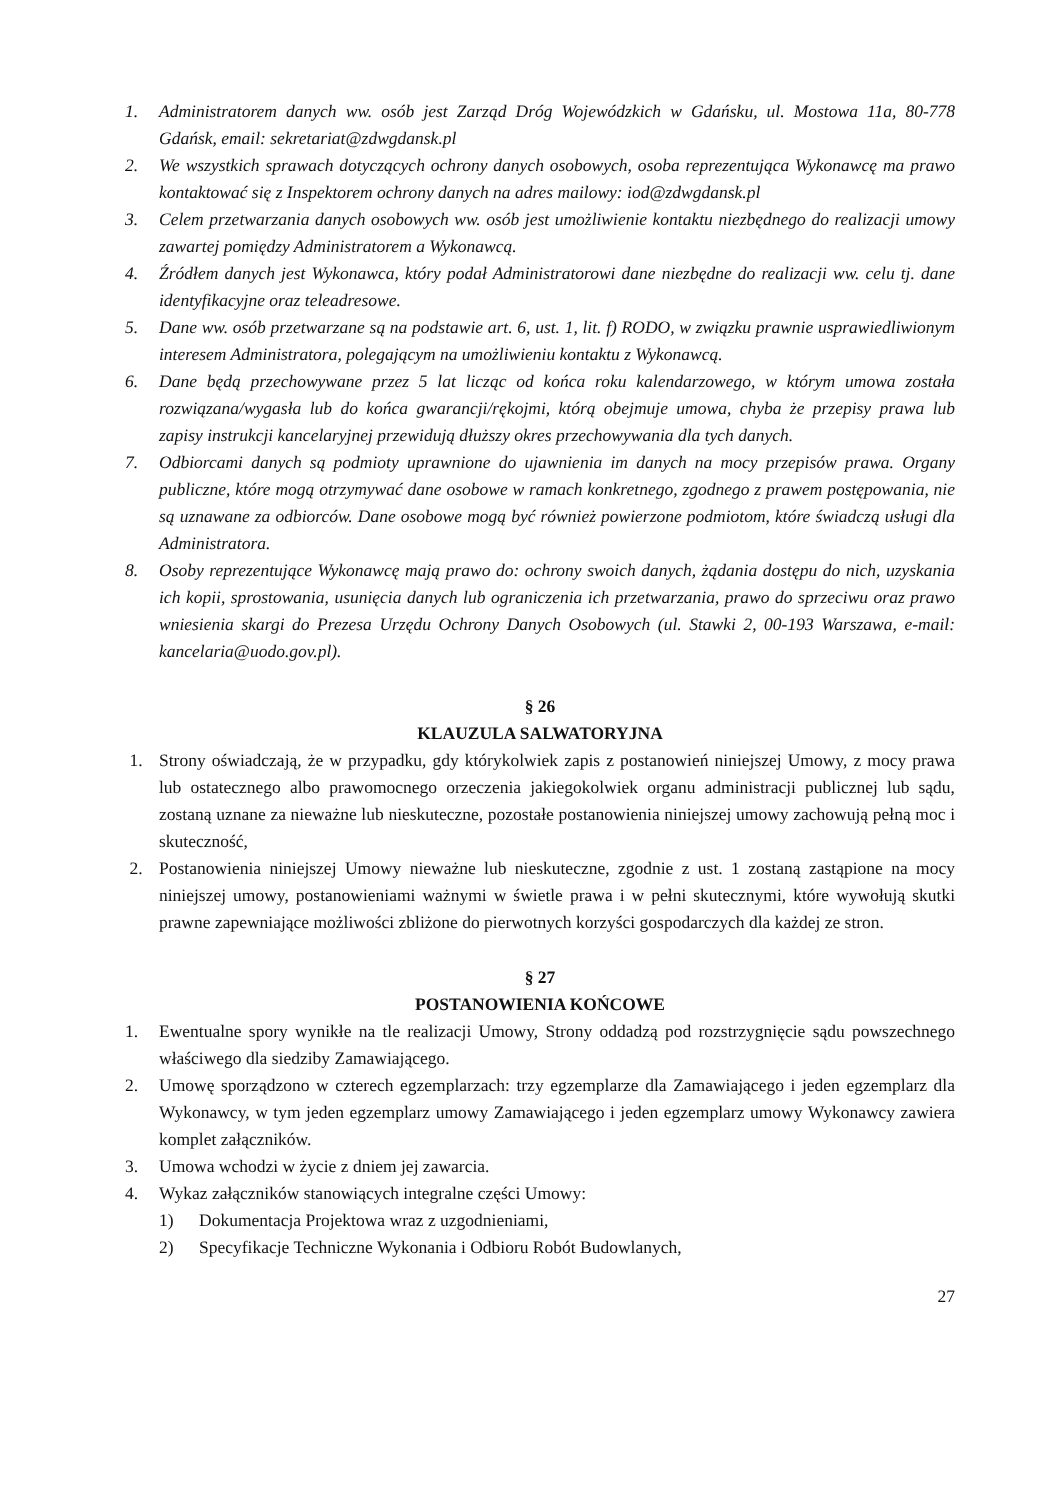1. Administratorem danych ww. osób jest Zarząd Dróg Wojewódzkich w Gdańsku, ul. Mostowa 11a, 80-778 Gdańsk, email: sekretariat@zdwgdansk.pl
2. We wszystkich sprawach dotyczących ochrony danych osobowych, osoba reprezentująca Wykonawcę ma prawo kontaktować się z Inspektorem ochrony danych na adres mailowy: iod@zdwgdansk.pl
3. Celem przetwarzania danych osobowych ww. osób jest umożliwienie kontaktu niezbędnego do realizacji umowy zawartej pomiędzy Administratorem a Wykonawcą.
4. Źródłem danych jest Wykonawca, który podał Administratorowi dane niezbędne do realizacji ww. celu tj. dane identyfikacyjne oraz teleadresowe.
5. Dane ww. osób przetwarzane są na podstawie art. 6, ust. 1, lit. f) RODO, w związku prawnie usprawiedliwionym interesem Administratora, polegającym na umożliwieniu kontaktu z Wykonawcą.
6. Dane będą przechowywane przez 5 lat licząc od końca roku kalendarzowego, w którym umowa została rozwiązana/wygasła lub do końca gwarancji/rękojmi, którą obejmuje umowa, chyba że przepisy prawa lub zapisy instrukcji kancelaryjnej przewidują dłuższy okres przechowywania dla tych danych.
7. Odbiorcami danych są podmioty uprawnione do ujawnienia im danych na mocy przepisów prawa. Organy publiczne, które mogą otrzymywać dane osobowe w ramach konkretnego, zgodnego z prawem postępowania, nie są uznawane za odbiorców. Dane osobowe mogą być również powierzone podmiotom, które świadczą usługi dla Administratora.
8. Osoby reprezentujące Wykonawcę mają prawo do: ochrony swoich danych, żądania dostępu do nich, uzyskania ich kopii, sprostowania, usunięcia danych lub ograniczenia ich przetwarzania, prawo do sprzeciwu oraz prawo wniesienia skargi do Prezesa Urzędu Ochrony Danych Osobowych (ul. Stawki 2, 00-193 Warszawa, e-mail: kancelaria@uodo.gov.pl).
§ 26
KLAUZULA SALWATORYJNA
1. Strony oświadczają, że w przypadku, gdy którykolwiek zapis z postanowień niniejszej Umowy, z mocy prawa lub ostatecznego albo prawomocnego orzeczenia jakiegokolwiek organu administracji publicznej lub sądu, zostaną uznane za nieważne lub nieskuteczne, pozostałe postanowienia niniejszej umowy zachowują pełną moc i skuteczność,
2. Postanowienia niniejszej Umowy nieważne lub nieskuteczne, zgodnie z ust. 1 zostaną zastąpione na mocy niniejszej umowy, postanowieniami ważnymi w świetle prawa i w pełni skutecznymi, które wywołują skutki prawne zapewniające możliwości zbliżone do pierwotnych korzyści gospodarczych dla każdej ze stron.
§ 27
POSTANOWIENIA KOŃCOWE
1. Ewentualne spory wynikłe na tle realizacji Umowy, Strony oddadzą pod rozstrzygnięcie sądu powszechnego właściwego dla siedziby Zamawiającego.
2. Umowę sporządzono w czterech egzemplarzach: trzy egzemplarze dla Zamawiającego i jeden egzemplarz dla Wykonawcy, w tym jeden egzemplarz umowy Zamawiającego i jeden egzemplarz umowy Wykonawcy zawiera komplet załączników.
3. Umowa wchodzi w życie z dniem jej zawarcia.
4. Wykaz załączników stanowiących integralne części Umowy:
1) Dokumentacja Projektowa wraz z uzgodnieniami,
2) Specyfikacje Techniczne Wykonania i Odbioru Robót Budowlanych,
27